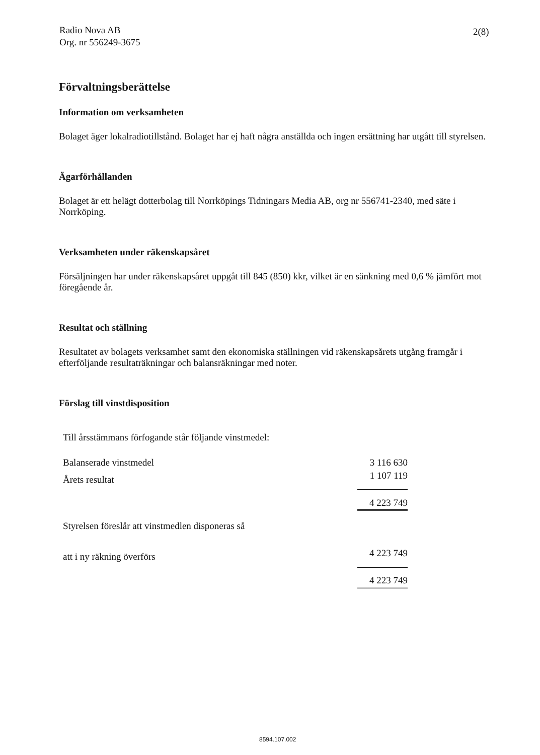Radio Nova AB
Org. nr 556249-3675
2(8)
Förvaltningsberättelse
Information om verksamheten
Bolaget äger lokalradiotillstånd. Bolaget har ej haft några anställda och ingen ersättning har utgått till styrelsen.
Ägarförhållanden
Bolaget är ett helägt dotterbolag till Norrköpings Tidningars Media AB, org nr 556741-2340, med säte i Norrköping.
Verksamheten under räkenskapsåret
Försäljningen har under räkenskapsåret uppgåt till 845 (850) kkr, vilket är en sänkning med 0,6 % jämfört mot föregående år.
Resultat och ställning
Resultatet av bolagets verksamhet samt den ekonomiska ställningen vid räkenskapsårets utgång framgår i efterföljande resultaträkningar och balansräkningar med noter.
Förslag till vinstdisposition
| Till årsstämmans förfogande står följande vinstmedel: | |
| Balanserade vinstmedel | 3 116 630 |
| Årets resultat | 1 107 119 |
| | 4 223 749 |
| Styrelsen föreslår att vinstmedlen disponeras så | |
| att i ny räkning överförs | 4 223 749 |
| | 4 223 749 |
8594.107.002